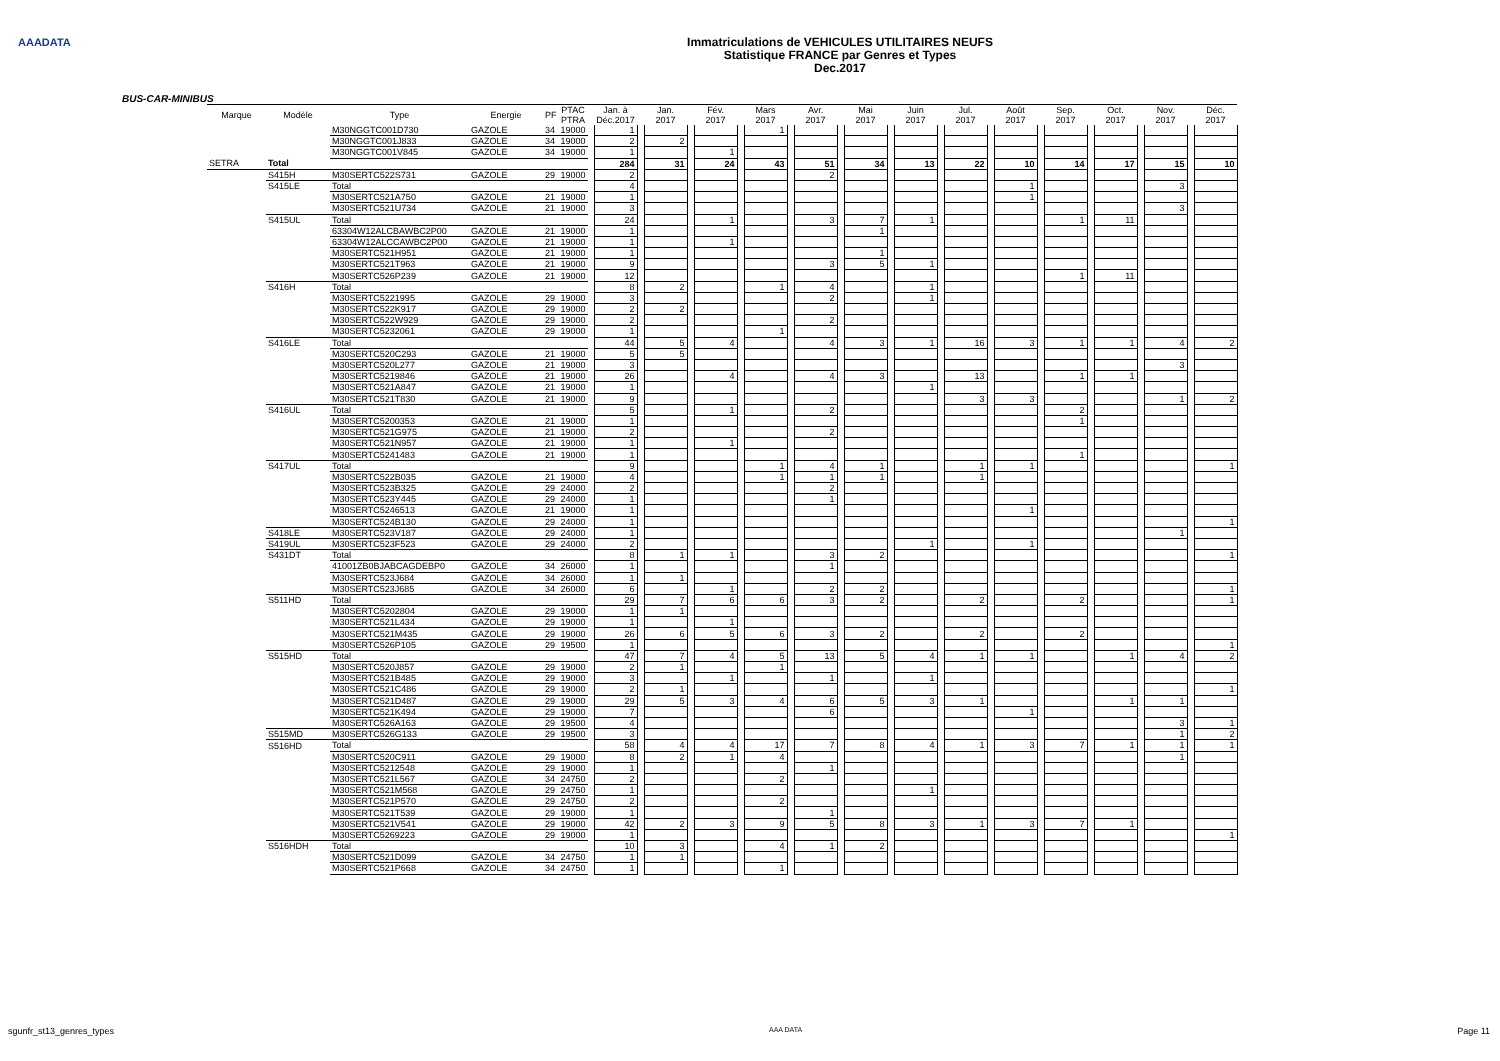AAADATA
Immatriculations de VEHICULES UTILITAIRES NEUFS
Statistique FRANCE par Genres et Types
Dec.2017
BUS-CAR-MINIBUS
| Marque | Modèle | Type | Energie | PF | PTAC PTRA | | Jan. à Déc.2017 | | Jan. 2017 | | Fév. 2017 | | Mars 2017 | | Avr. 2017 | | Mai 2017 | | Juin 2017 | | Jul. 2017 | | Août 2017 | | Sep. 2017 | | Oct. 2017 | | Nov. 2017 | | Déc. 2017 |
| --- | --- | --- | --- | --- | --- | --- | --- | --- | --- | --- | --- | --- | --- | --- | --- | --- | --- | --- | --- | --- | --- | --- | --- | --- | --- | --- | --- | --- | --- | --- | --- |
| | | M30NGGTC001D730 | GAZOLE | 34 | 19000 | | 1 | | | | | | 1 | | | | | | | | | | | | | | | | | | |
| | | M30NGGTC001J833 | GAZOLE | 34 | 19000 | | 2 | | 2 | | | | | | | | | | | | | | | | | | | | | | |
| | | M30NGGTC001V845 | GAZOLE | 34 | 19000 | | 1 | | | | 1 | | | | | | | | | | | | | | | | | | | | |
| SETRA | Total | | | | | | 284 | | 31 | | 24 | | 43 | | 51 | | 34 | | 13 | | 22 | | 10 | | 14 | | 17 | | 15 | | 10 |
| | S415H | M30SERTC522S731 | GAZOLE | 29 | 19000 | | 2 | | | | | | | | 2 | | | | | | | | | | | | | | | | |
| | S415LE | Total | | | | | 4 | | | | | | | | | | | | | | | | 1 | | | | | | 3 | | |
| | | M30SERTC521A750 | GAZOLE | 21 | 19000 | | 1 | | | | | | | | | | | | | | | | 1 | | | | | | | | |
| | | M30SERTC521U734 | GAZOLE | 21 | 19000 | | 3 | | | | | | | | | | | | | | | | | | | | | | 3 | | |
| | S415UL | Total | | | | | 24 | | | | 1 | | | | 3 | | 7 | | 1 | | | | | | 1 | | 11 | | | | |
| | | 63304W12ALCBAWBC2P00 | GAZOLE | 21 | 19000 | | 1 | | | | | | | | | | 1 | | | | | | | | | | | | | | |
| | | 63304W12ALCCAWBC2P00 | GAZOLE | 21 | 19000 | | 1 | | | | 1 | | | | | | | | | | | | | | | | | | | | |
| | | M30SERTC521H951 | GAZOLE | 21 | 19000 | | 1 | | | | | | | | | | 1 | | | | | | | | | | | | | | |
| | | M30SERTC521T963 | GAZOLE | 21 | 19000 | | 9 | | | | | | | | 3 | | 5 | | 1 | | | | | | | | | | | | |
| | | M30SERTC526P239 | GAZOLE | 21 | 19000 | | 12 | | | | | | | | | | | | | | | | | | 1 | | 11 | | | | |
| | S416H | Total | | | | | 8 | | 2 | | | | 1 | | 4 | | | | 1 | | | | | | | | | | | | |
| | | M30SERTC5221995 | GAZOLE | 29 | 19000 | | 3 | | | | | | | | 2 | | | | 1 | | | | | | | | | | | | |
| | | M30SERTC522K917 | GAZOLE | 29 | 19000 | | 2 | | 2 | | | | | | | | | | | | | | | | | | | | | | |
| | | M30SERTC522W929 | GAZOLE | 29 | 19000 | | 2 | | | | | | | | 2 | | | | | | | | | | | | | | | | |
| | | M30SERTC5232061 | GAZOLE | 29 | 19000 | | 1 | | | | | | 1 | | | | | | | | | | | | | | | | | | |
| | S416LE | Total | | | | | 44 | | 5 | | 4 | | | | 4 | | 3 | | 1 | | 16 | | 3 | | 1 | | 1 | | 4 | | 2 |
| | | M30SERTC520C293 | GAZOLE | 21 | 19000 | | 5 | | 5 | | | | | | | | | | | | | | | | | | | | | | |
| | | M30SERTC520L277 | GAZOLE | 21 | 19000 | | 3 | | | | | | | | | | | | | | | | | | | | | | 3 | | |
| | | M30SERTC5219846 | GAZOLE | 21 | 19000 | | 26 | | | | 4 | | | | 4 | | 3 | | | | 13 | | | | 1 | | 1 | | | | |
| | | M30SERTC521A847 | GAZOLE | 21 | 19000 | | 1 | | | | | | | | | | | | 1 | | | | | | | | | | | | |
| | | M30SERTC521T830 | GAZOLE | 21 | 19000 | | 9 | | | | | | | | | | | | | | 3 | | 3 | | | | | | 1 | | 2 |
| | S416UL | Total | | | | | 5 | | | | 1 | | | | 2 | | | | | | | | | | 2 | | | | | | |
| | | M30SERTC5200353 | GAZOLE | 21 | 19000 | | 1 | | | | | | | | | | | | | | | | | | 1 | | | | | | |
| | | M30SERTC521G975 | GAZOLE | 21 | 19000 | | 2 | | | | | | | | 2 | | | | | | | | | | | | | | | | |
| | | M30SERTC521N957 | GAZOLE | 21 | 19000 | | 1 | | | | 1 | | | | | | | | | | | | | | | | | | | | |
| | | M30SERTC5241483 | GAZOLE | 21 | 19000 | | 1 | | | | | | | | | | | | | | | | | | 1 | | | | | | |
| | S417UL | Total | | | | | 9 | | | | | | 1 | | 4 | | 1 | | | | 1 | | 1 | | | | | | | | 1 |
| | | M30SERTC522B035 | GAZOLE | 21 | 19000 | | 4 | | | | | | 1 | | 1 | | 1 | | | | 1 | | | | | | | | | | |
| | | M30SERTC523B325 | GAZOLE | 29 | 24000 | | 2 | | | | | | | | 2 | | | | | | | | | | | | | | | | |
| | | M30SERTC523Y445 | GAZOLE | 29 | 24000 | | 1 | | | | | | | | 1 | | | | | | | | | | | | | | | | |
| | | M30SERTC5246513 | GAZOLE | 21 | 19000 | | 1 | | | | | | | | | | | | | | | | 1 | | | | | | | | |
| | | M30SERTC524B130 | GAZOLE | 29 | 24000 | | 1 | | | | | | | | | | | | | | | | | | | | | | | | 1 |
| | S418LE | M30SERTC523V187 | GAZOLE | 29 | 24000 | | 1 | | | | | | | | | | | | | | | | | | | | | | 1 | | |
| | S419UL | M30SERTC523F523 | GAZOLE | 29 | 24000 | | 2 | | | | | | | | | | | | 1 | | | | 1 | | | | | | | | |
| | S431DT | Total | | | | | 8 | | 1 | | 1 | | | | 3 | | 2 | | | | | | | | | | | | | | 1 |
| | | 41001ZB0BJABCAGDEBP0 | GAZOLE | 34 | 26000 | | 1 | | | | | | | | 1 | | | | | | | | | | | | | | | | |
| | | M30SERTC523J684 | GAZOLE | 34 | 26000 | | 1 | | 1 | | | | | | | | | | | | | | | | | | | | | | |
| | | M30SERTC523J685 | GAZOLE | 34 | 26000 | | 6 | | | | 1 | | | | 2 | | 2 | | | | | | | | | | | | | | 1 |
| | S511HD | Total | | | | | 29 | | 7 | | 6 | | 6 | | 3 | | 2 | | | | 2 | | | | 2 | | | | | | 1 |
| | | M30SERTC5202804 | GAZOLE | 29 | 19000 | | 1 | | 1 | | | | | | | | | | | | | | | | | | | | | | |
| | | M30SERTC521L434 | GAZOLE | 29 | 19000 | | 1 | | | | 1 | | | | | | | | | | | | | | | | | | | | |
| | | M30SERTC521M435 | GAZOLE | 29 | 19000 | | 26 | | 6 | | 5 | | 6 | | 3 | | 2 | | | | 2 | | | | 2 | | | | | | |
| | | M30SERTC526P105 | GAZOLE | 29 | 19500 | | 1 | | | | | | | | | | | | | | | | | | | | | | | | 1 |
| | S515HD | Total | | | | | 47 | | 7 | | 4 | | 5 | | 13 | | 5 | | 4 | | 1 | | 1 | | | | 1 | | 4 | | 2 |
| | | M30SERTC520J857 | GAZOLE | 29 | 19000 | | 2 | | 1 | | | | 1 | | | | | | | | | | | | | | | | | | |
| | | M30SERTC521B485 | GAZOLE | 29 | 19000 | | 3 | | | | 1 | | | | 1 | | | | 1 | | | | | | | | | | | | |
| | | M30SERTC521C486 | GAZOLE | 29 | 19000 | | 2 | | 1 | | | | | | | | | | | | | | | | | | | | | | 1 |
| | | M30SERTC521D487 | GAZOLE | 29 | 19000 | | 29 | | 5 | | 3 | | 4 | | 6 | | 5 | | 3 | | 1 | | | | | | 1 | | 1 | | |
| | | M30SERTC521K494 | GAZOLE | 29 | 19000 | | 7 | | | | | | | | 6 | | | | | | | | 1 | | | | | | | | |
| | | M30SERTC526A163 | GAZOLE | 29 | 19500 | | 4 | | | | | | | | | | | | | | | | | | | | | | 3 | | 1 |
| | S515MD | M30SERTC526G133 | GAZOLE | 29 | 19500 | | 3 | | | | | | | | | | | | | | | | | | | | | | 1 | | 2 |
| | S516HD | Total | | | | | 58 | | 4 | | 4 | | 17 | | 7 | | 8 | | 4 | | 1 | | 3 | | 7 | | 1 | | 1 | | 1 |
| | | M30SERTC520C911 | GAZOLE | 29 | 19000 | | 8 | | 2 | | 1 | | 4 | | | | | | | | | | | | | | | | 1 | | |
| | | M30SERTC5212548 | GAZOLE | 29 | 19000 | | 1 | | | | | | | | 1 | | | | | | | | | | | | | | | | |
| | | M30SERTC521L567 | GAZOLE | 34 | 24750 | | 2 | | | | | | 2 | | | | | | | | | | | | | | | | | | |
| | | M30SERTC521M568 | GAZOLE | 29 | 24750 | | 1 | | | | | | | | | | | | 1 | | | | | | | | | | | | |
| | | M30SERTC521P570 | GAZOLE | 29 | 24750 | | 2 | | | | | | 2 | | | | | | | | | | | | | | | | | | |
| | | M30SERTC521T539 | GAZOLE | 29 | 19000 | | 1 | | | | | | | | 1 | | | | | | | | | | | | | | | | |
| | | M30SERTC521V541 | GAZOLE | 29 | 19000 | | 42 | | 2 | | 3 | | 9 | | 5 | | 8 | | 3 | | 1 | | 3 | | 7 | | 1 | | | | |
| | | M30SERTC5269223 | GAZOLE | 29 | 19000 | | 1 | | | | | | | | | | | | | | | | | | | | | | | | 1 |
| | S516HDH | Total | | | | | 10 | | 3 | | | | 4 | | 1 | | 2 | | | | | | | | | | | | | | |
| | | M30SERTC521D099 | GAZOLE | 34 | 24750 | | 1 | | 1 | | | | | | | | | | | | | | | | | | | | | | |
| | | M30SERTC521P668 | GAZOLE | 34 | 24750 | | 1 | | | | | | 1 | | | | | | | | | | | | | | | | | | |
sgunfr_st13_genres_types AAA DATA Page 11